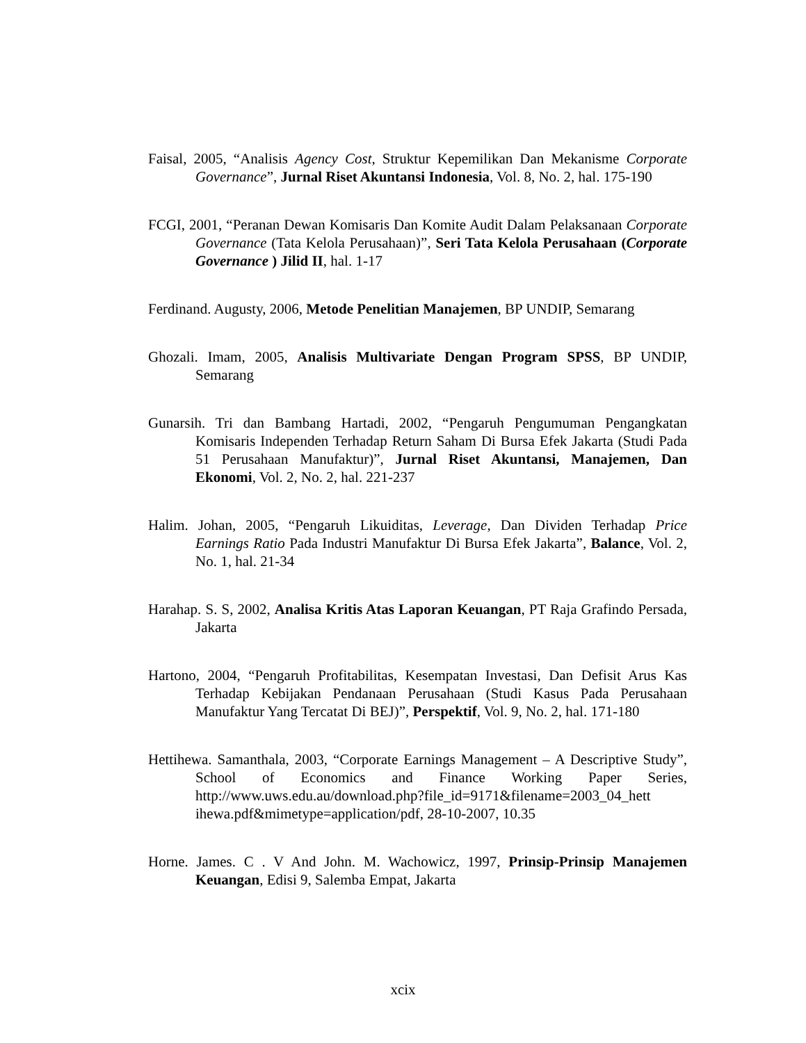Faisal, 2005, “Analisis Agency Cost, Struktur Kepemilikan Dan Mekanisme Corporate Governance”, Jurnal Riset Akuntansi Indonesia, Vol. 8, No. 2, hal. 175-190
FCGI, 2001, “Peranan Dewan Komisaris Dan Komite Audit Dalam Pelaksanaan Corporate Governance (Tata Kelola Perusahaan)”, Seri Tata Kelola Perusahaan (Corporate Governance ) Jilid II, hal. 1-17
Ferdinand. Augusty, 2006, Metode Penelitian Manajemen, BP UNDIP, Semarang
Ghozali. Imam, 2005, Analisis Multivariate Dengan Program SPSS, BP UNDIP, Semarang
Gunarsih. Tri dan Bambang Hartadi, 2002, “Pengaruh Pengumuman Pengangkatan Komisaris Independen Terhadap Return Saham Di Bursa Efek Jakarta (Studi Pada 51 Perusahaan Manufaktur)”, Jurnal Riset Akuntansi, Manajemen, Dan Ekonomi, Vol. 2, No. 2, hal. 221-237
Halim. Johan, 2005, “Pengaruh Likuiditas, Leverage, Dan Dividen Terhadap Price Earnings Ratio Pada Industri Manufaktur Di Bursa Efek Jakarta”, Balance, Vol. 2, No. 1, hal. 21-34
Harahap. S. S, 2002, Analisa Kritis Atas Laporan Keuangan, PT Raja Grafindo Persada, Jakarta
Hartono, 2004, “Pengaruh Profitabilitas, Kesempatan Investasi, Dan Defisit Arus Kas Terhadap Kebijakan Pendanaan Perusahaan (Studi Kasus Pada Perusahaan Manufaktur Yang Tercatat Di BEJ)”, Perspektif, Vol. 9, No. 2, hal. 171-180
Hettihewa. Samanthala, 2003, “Corporate Earnings Management – A Descriptive Study”, School of Economics and Finance Working Paper Series, http://www.uws.edu.au/download.php?file_id=9171&filename=2003_04_hett ihewa.pdf&mimetype=application/pdf, 28-10-2007, 10.35
Horne. James. C . V And John. M. Wachowicz, 1997, Prinsip-Prinsip Manajemen Keuangan, Edisi 9, Salemba Empat, Jakarta
xcix